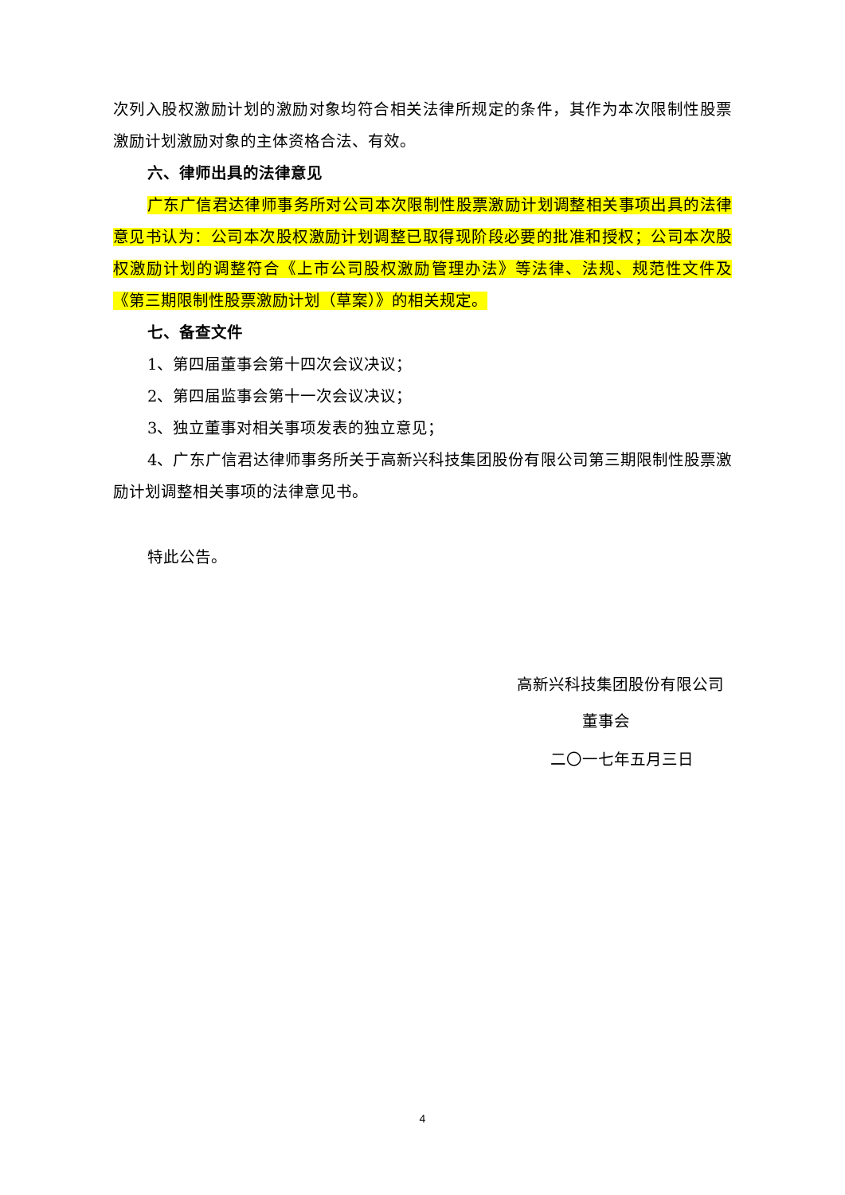次列入股权激励计划的激励对象均符合相关法律所规定的条件，其作为本次限制性股票激励计划激励对象的主体资格合法、有效。
六、律师出具的法律意见
广东广信君达律师事务所对公司本次限制性股票激励计划调整相关事项出具的法律意见书认为：公司本次股权激励计划调整已取得现阶段必要的批准和授权；公司本次股权激励计划的调整符合《上市公司股权激励管理办法》等法律、法规、规范性文件及《第三期限制性股票激励计划（草案）》的相关规定。
七、备查文件
1、第四届董事会第十四次会议决议；
2、第四届监事会第十一次会议决议；
3、独立董事对相关事项发表的独立意见；
4、广东广信君达律师事务所关于高新兴科技集团股份有限公司第三期限制性股票激励计划调整相关事项的法律意见书。
特此公告。
高新兴科技集团股份有限公司
董事会
二〇一七年五月三日
4